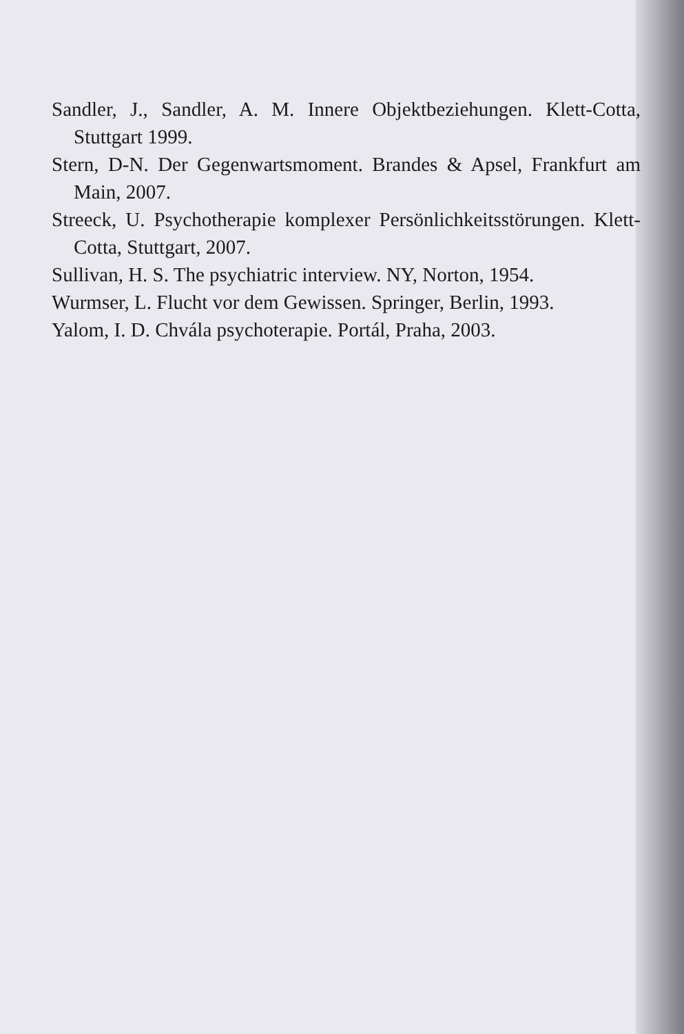Sandler, J., Sandler, A. M. Innere Objektbeziehungen. Klett-Cotta, Stuttgart 1999.
Stern, D-N. Der Gegenwartsmoment. Brandes & Apsel, Frankfurt am Main, 2007.
Streeck, U. Psychotherapie komplexer Persönlichkeitsstörungen. Klett-Cotta, Stuttgart, 2007.
Sullivan, H. S. The psychiatric interview. NY, Norton, 1954.
Wurmser, L. Flucht vor dem Gewissen. Springer, Berlin, 1993.
Yalom, I. D. Chvála psychoterapie. Portál, Praha, 2003.